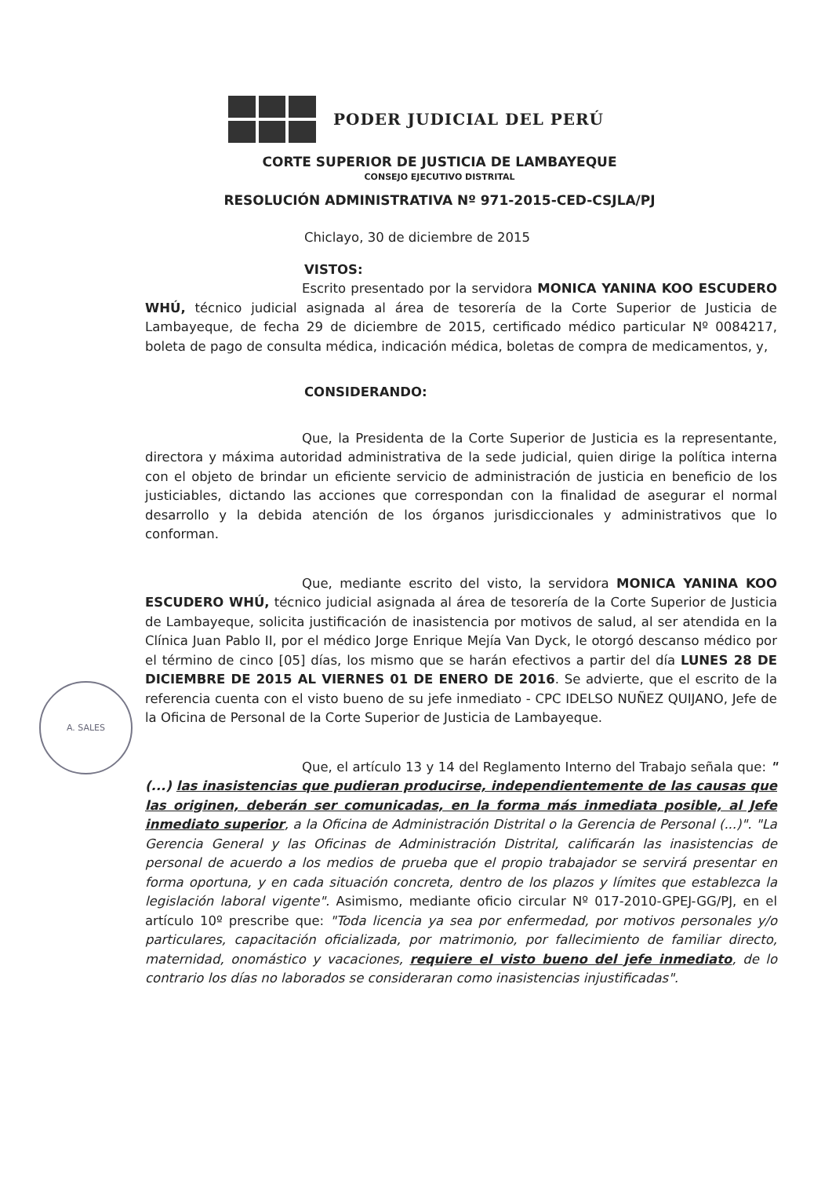PODER JUDICIAL DEL PERÚ
CORTE SUPERIOR DE JUSTICIA DE LAMBAYEQUE
CONSEJO EJECUTIVO DISTRITAL
RESOLUCIÓN ADMINISTRATIVA Nº 971-2015-CED-CSJLA/PJ
Chiclayo, 30 de diciembre de 2015
VISTOS:
Escrito presentado por la servidora MONICA YANINA KOO ESCUDERO WHÚ, técnico judicial asignada al área de tesorería de la Corte Superior de Justicia de Lambayeque, de fecha 29 de diciembre de 2015, certificado médico particular Nº 0084217, boleta de pago de consulta médica, indicación médica, boletas de compra de medicamentos, y,
CONSIDERANDO:
Que, la Presidenta de la Corte Superior de Justicia es la representante, directora y máxima autoridad administrativa de la sede judicial, quien dirige la política interna con el objeto de brindar un eficiente servicio de administración de justicia en beneficio de los justiciables, dictando las acciones que correspondan con la finalidad de asegurar el normal desarrollo y la debida atención de los órganos jurisdiccionales y administrativos que lo conforman.
Que, mediante escrito del visto, la servidora MONICA YANINA KOO ESCUDERO WHÚ, técnico judicial asignada al área de tesorería de la Corte Superior de Justicia de Lambayeque, solicita justificación de inasistencia por motivos de salud, al ser atendida en la Clínica Juan Pablo II, por el médico Jorge Enrique Mejía Van Dyck, le otorgó descanso médico por el término de cinco [05] días, los mismo que se harán efectivos a partir del día LUNES 28 DE DICIEMBRE DE 2015 AL VIERNES 01 DE ENERO DE 2016. Se advierte, que el escrito de la referencia cuenta con el visto bueno de su jefe inmediato - CPC IDELSO NUÑEZ QUIJANO, Jefe de la Oficina de Personal de la Corte Superior de Justicia de Lambayeque.
Que, el artículo 13 y 14 del Reglamento Interno del Trabajo señala que: "(...) las inasistencias que pudieran producirse, independientemente de las causas que las originen, deberán ser comunicadas, en la forma más inmediata posible, al Jefe inmediato superior, a la Oficina de Administración Distrital o la Gerencia de Personal (...)". "La Gerencia General y las Oficinas de Administración Distrital, calificarán las inasistencias de personal de acuerdo a los medios de prueba que el propio trabajador se servirá presentar en forma oportuna, y en cada situación concreta, dentro de los plazos y límites que establezca la legislación laboral vigente". Asimismo, mediante oficio circular Nº 017-2010-GPEJ-GG/PJ, en el artículo 10º prescribe que: "Toda licencia ya sea por enfermedad, por motivos personales y/o particulares, capacitación oficializada, por matrimonio, por fallecimiento de familiar directo, maternidad, onomástico y vacaciones, requiere el visto bueno del jefe inmediato, de lo contrario los días no laborados se consideraran como inasistencias injustificadas".
A. SALES